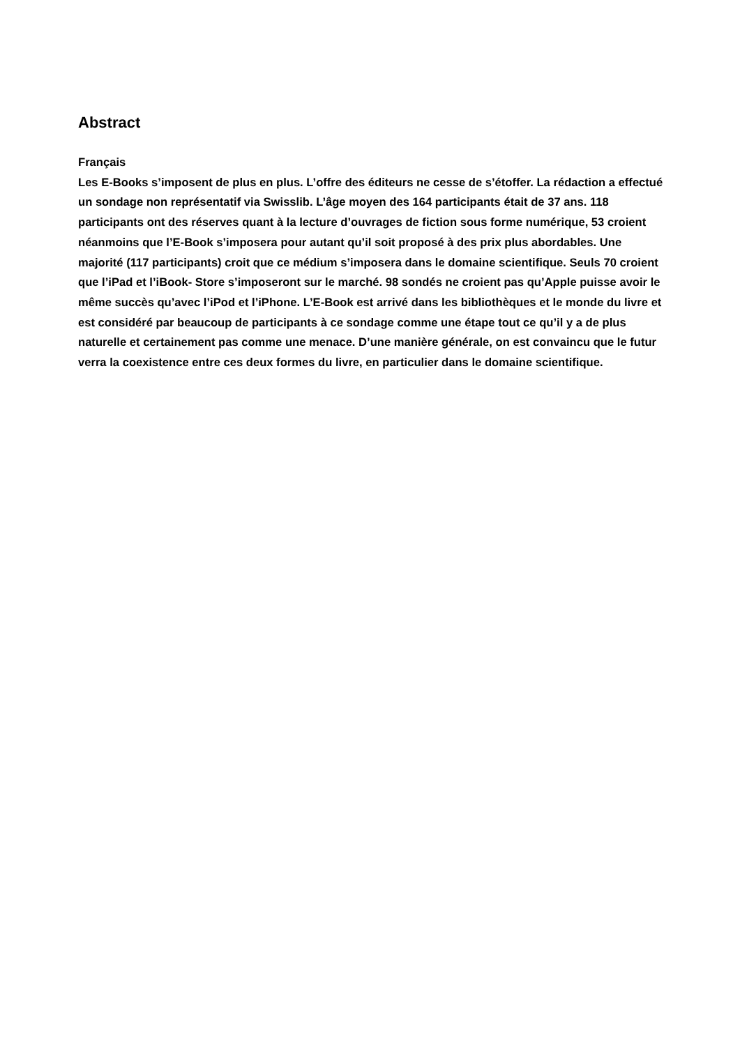Abstract
Français
Les E-Books s’imposent de plus en plus. L’offre des éditeurs ne cesse de s’étoffer. La rédaction a effectué un sondage non représentatif via Swisslib. L’âge moyen des 164 participants était de 37 ans. 118 participants ont des réserves quant à la lecture d’ouvrages de fiction sous forme numérique, 53 croient néanmoins que l’E-Book s’imposera pour autant qu’il soit proposé à des prix plus abordables. Une majorité (117 participants) croit que ce médium s’imposera dans le domaine scientifique. Seuls 70 croient que l’iPad et l’iBook- Store s’imposeront sur le marché. 98 sondés ne croient pas qu’Apple puisse avoir le même succès qu’avec l’iPod et l’iPhone. L’E-Book est arrivé dans les bibliothèques et le monde du livre et est considéré par beaucoup de participants à ce sondage comme une étape tout ce qu’il y a de plus naturelle et certainement pas comme une menace. D’une manière générale, on est convaincu que le futur verra la coexistence entre ces deux formes du livre, en particulier dans le domaine scientifique.